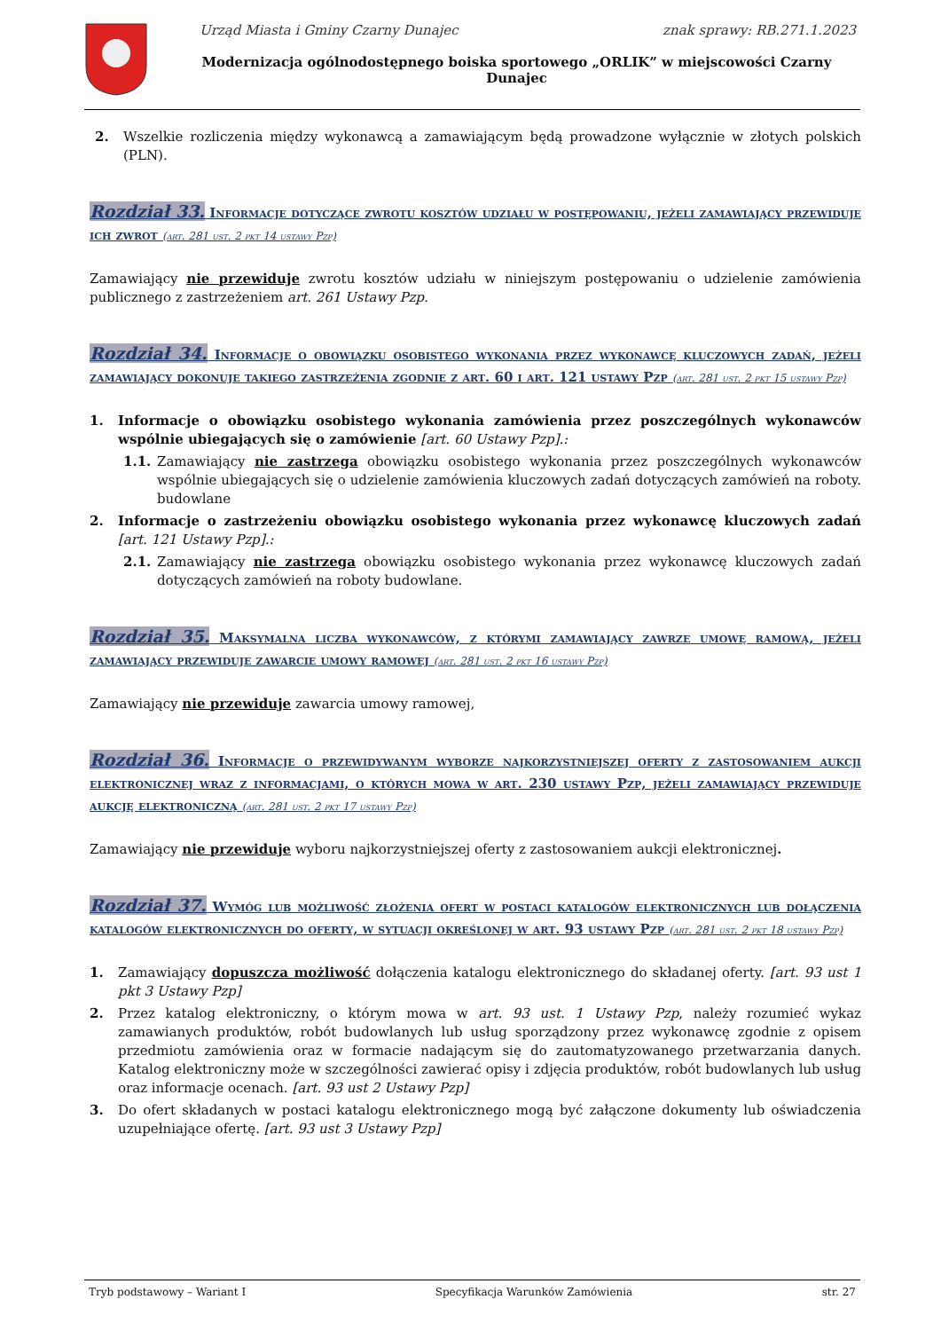Urząd Miasta i Gminy Czarny Dunajec znak sprawy: RB.271.1.2023
Modernizacja ogólnodostępnego boiska sportowego „ORLIK” w miejscowości Czarny Dunajec
2. Wszelkie rozliczenia między wykonawcą a zamawiającym będą prowadzone wyłącznie w złotych polskich (PLN).
Rozdział 33. Informacje dotyczące zwrotu kosztów udziału w postępowaniu, jeżeli zamawiający przewiduje ich zwrot (art. 281 ust. 2 pkt 14 ustawy Pzp)
Zamawiający nie przewiduje zwrotu kosztów udziału w niniejszym postępowaniu o udzielenie zamówienia publicznego z zastrzeżeniem art. 261 Ustawy Pzp.
Rozdział 34. Informacje o obowiązku osobistego wykonania przez wykonawcę kluczowych zadań, jeżeli zamawiający dokonuje takiego zastrzeżenia zgodnie z art. 60 i art. 121 ustawy Pzp (art. 281 ust. 2 pkt 15 ustawy Pzp)
1. Informacje o obowiązku osobistego wykonania zamówienia przez poszczególnych wykonawców wspólnie ubiegających się o zamówienie [art. 60 Ustawy Pzp].:
1.1. Zamawiający nie zastrzega obowiązku osobistego wykonania przez poszczególnych wykonawców wspólnie ubiegających się o udzielenie zamówienia kluczowych zadań dotyczących zamówień na roboty. budowlane
2. Informacje o zastrzeżeniu obowiązku osobistego wykonania przez wykonawcę kluczowych zadań [art. 121 Ustawy Pzp].:
2.1. Zamawiający nie zastrzega obowiązku osobistego wykonania przez wykonawcę kluczowych zadań dotyczących zamówień na roboty budowlane.
Rozdział 35. Maksymalna liczba wykonawców, z którymi zamawiający zawrze umowę ramową, jeżeli zamawiający przewiduje zawarcie umowy ramowej (art. 281 ust. 2 pkt 16 ustawy Pzp)
Zamawiający nie przewiduje zawarcia umowy ramowej,
Rozdział 36. Informacje o przewidywanym wyborze najkorzystniejszej oferty z zastosowaniem aukcji elektronicznej wraz z informacjami, o których mowa w art. 230 ustawy Pzp, jeżeli zamawiający przewiduje aukcję elektroniczną (art. 281 ust. 2 pkt 17 ustawy Pzp)
Zamawiający nie przewiduje wyboru najkorzystniejszej oferty z zastosowaniem aukcji elektronicznej.
Rozdział 37. Wymóg lub możliwość złożenia ofert w postaci katalogów elektronicznych lub dołączenia katalogów elektronicznych do oferty, w sytuacji określonej w art. 93 ustawy Pzp (art. 281 ust. 2 pkt 18 ustawy Pzp)
1. Zamawiający dopuszcza możliwość dołączenia katalogu elektronicznego do składanej oferty. [art. 93 ust 1 pkt 3 Ustawy Pzp]
2. Przez katalog elektroniczny, o którym mowa w art. 93 ust. 1 Ustawy Pzp, należy rozumieć wykaz zamawianych produktów, robót budowlanych lub usług sporządzony przez wykonawcę zgodnie z opisem przedmiotu zamówienia oraz w formacie nadającym się do zautomatyzowanego przetwarzania danych. Katalog elektroniczny może w szczególności zawierać opisy i zdjęcia produktów, robót budowlanych lub usług oraz informacje ocenach. [art. 93 ust 2 Ustawy Pzp]
3. Do ofert składanych w postaci katalogu elektronicznego mogą być załączone dokumenty lub oświadczenia uzupełniające ofertę. [art. 93 ust 3 Ustawy Pzp]
Tryb podstawowy – Wariant I Specyfikacja Warunków Zamówienia str. 27